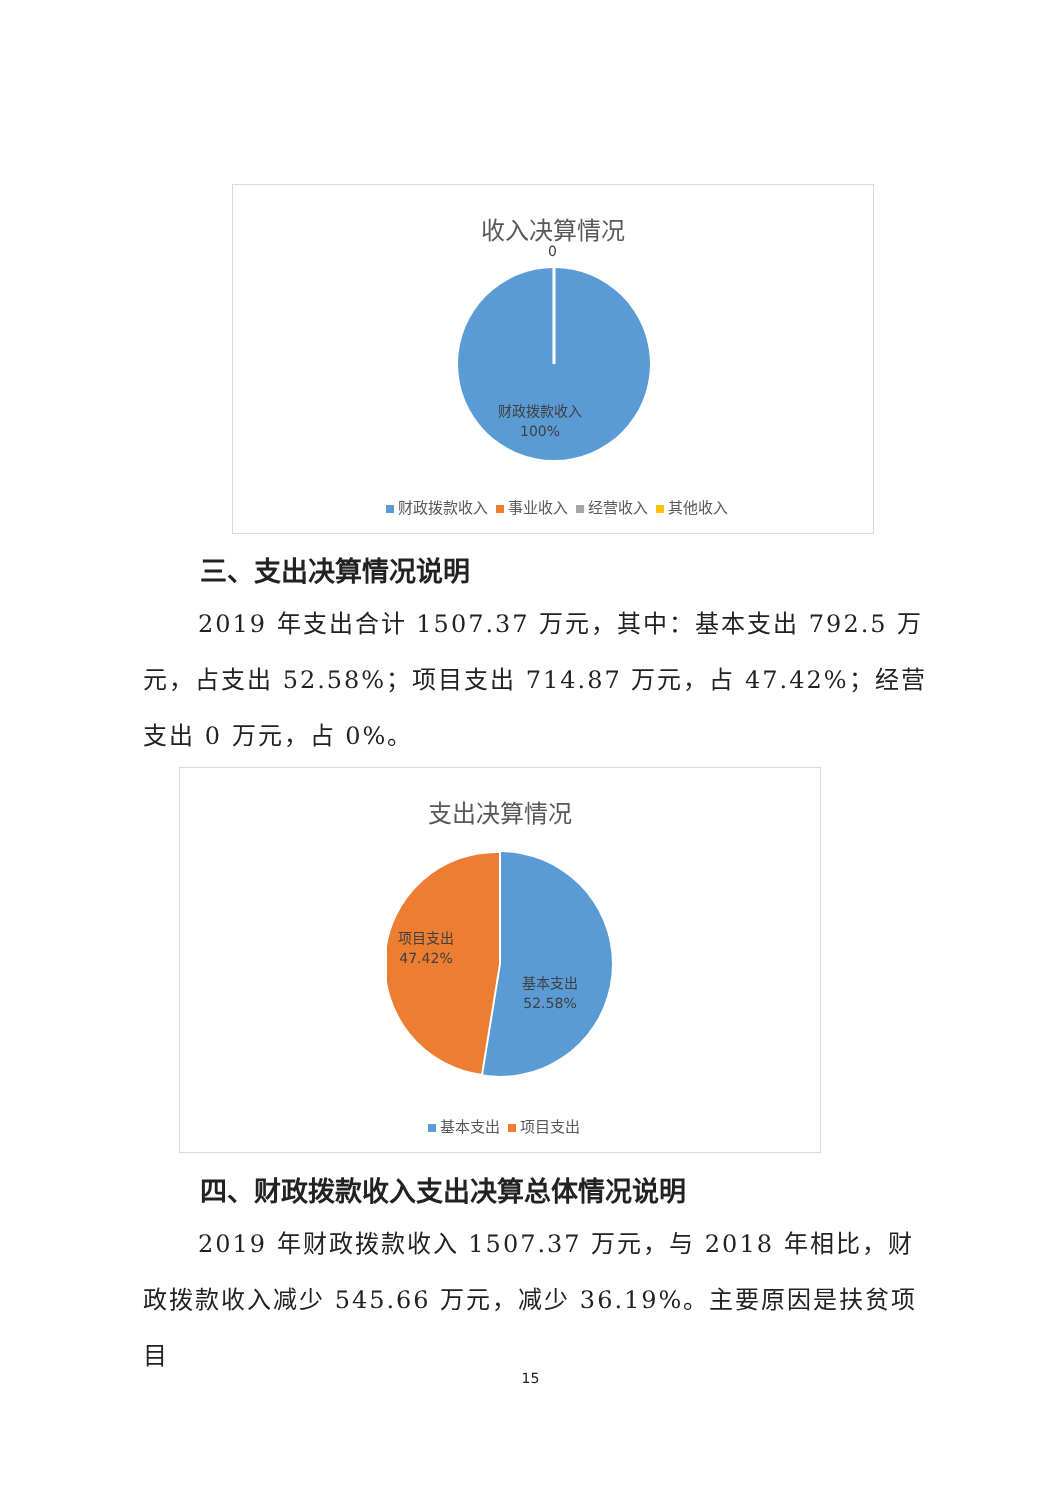收入决算情况
0
财政拨款收入
100%
财政拨款收入 事业收入 经营收入 其他收入
三、支出决算情况说明
2019 年支出合计 1507.37 万元，其中：基本支出 792.5 万元，占支出 52.58%；项目支出 714.87 万元，占 47.42%；经营支出 0 万元，占 0%。
支出决算情况
项目支出
47.42%
基本支出
52.58%
基本支出 项目支出
四、财政拨款收入支出决算总体情况说明
2019 年财政拨款收入 1507.37 万元，与 2018 年相比，财政拨款收入减少 545.66 万元，减少 36.19%。主要原因是扶贫项目
15